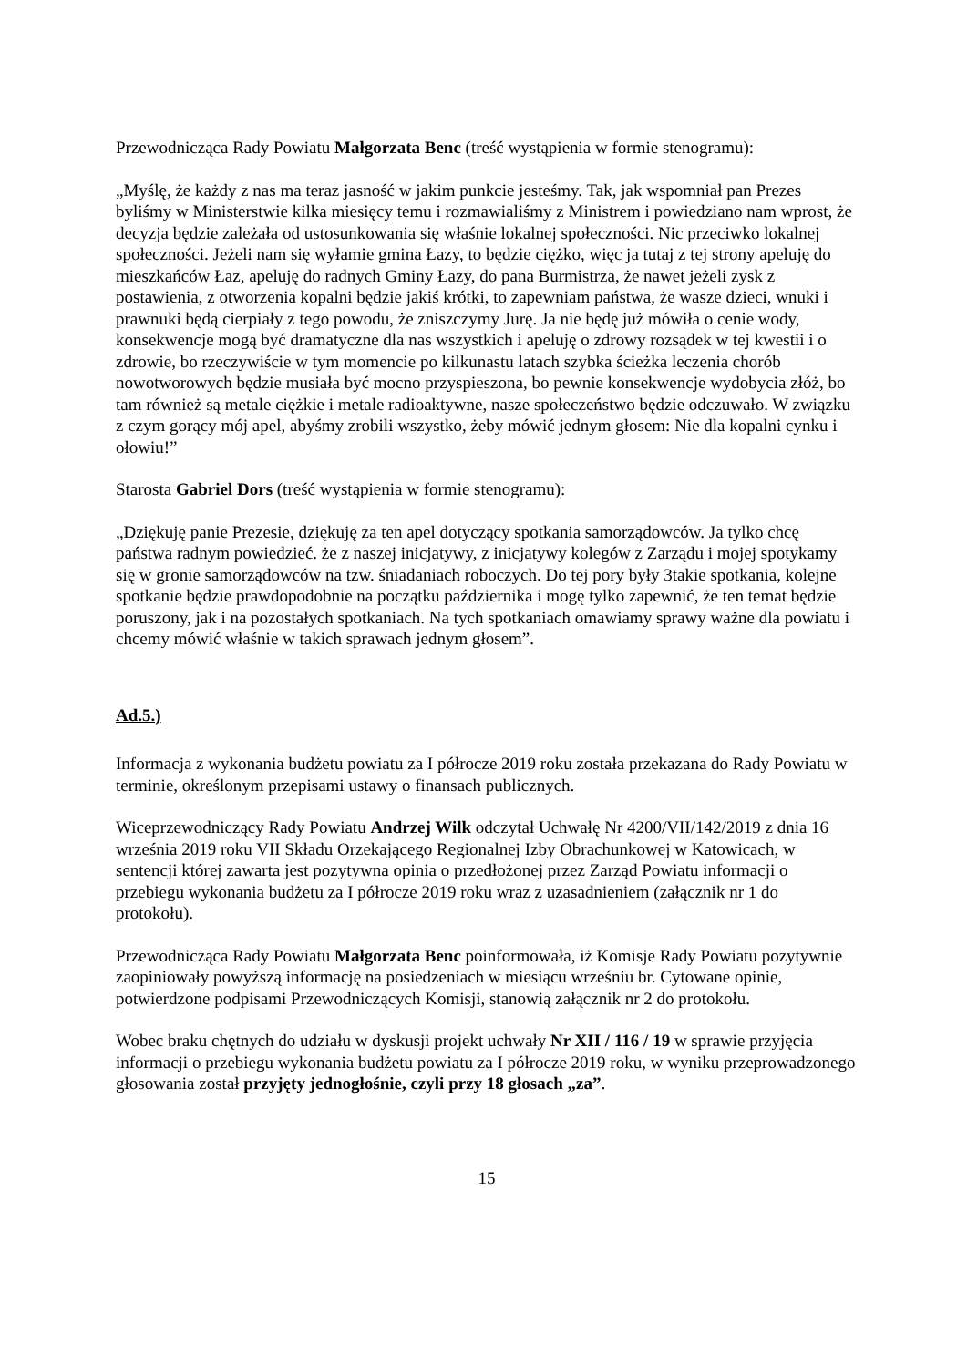Przewodnicząca Rady Powiatu Małgorzata Benc (treść wystąpienia w formie stenogramu):
„Myślę, że każdy z nas ma teraz jasność w jakim punkcie jesteśmy. Tak, jak wspomniał pan Prezes byliśmy w Ministerstwie kilka miesięcy temu i rozmawialiśmy z Ministrem i powiedziano nam wprost, że decyzja będzie zależała od ustosunkowania się właśnie lokalnej społeczności. Nic przeciwko lokalnej społeczności. Jeżeli nam się wyłamie gmina Łazy, to będzie ciężko, więc ja tutaj z tej strony apeluję do mieszkańców Łaz, apeluję do radnych Gminy Łazy, do pana Burmistrza, że nawet jeżeli zysk z postawienia, z otworzenia kopalni będzie jakiś krótki, to zapewniam państwa, że wasze dzieci, wnuki i prawnuki będą cierpiały z tego powodu, że zniszczymy Jurę. Ja nie będę już mówiła o cenie wody, konsekwencje mogą być dramatyczne dla nas wszystkich i apeluję o zdrowy rozsądek w tej kwestii i o zdrowie, bo rzeczywiście w tym momencie po kilkunastu latach szybka ścieżka leczenia chorób nowotworowych będzie musiała być mocno przyspieszona, bo pewnie konsekwencje wydobycia złóż, bo tam również są metale ciężkie i metale radioaktywne, nasze społeczeństwo będzie odczuwało. W związku z czym gorący mój apel, abyśmy zrobili wszystko, żeby mówić jednym głosem: Nie dla kopalni cynku i ołowiu!”
Starosta Gabriel Dors (treść wystąpienia w formie stenogramu):
„Dziękuję panie Prezesie, dziękuję za ten apel dotyczący spotkania samorządowców. Ja tylko chcę państwa radnym powiedzieć. że z naszej inicjatywy, z inicjatywy kolegów z Zarządu i mojej spotykamy się w gronie samorządowców na tzw. śniadaniach roboczych. Do tej pory były 3takie spotkania, kolejne spotkanie będzie prawdopodobnie na początku października i mogę tylko zapewnić, że ten temat będzie poruszony, jak i na pozostałych spotkaniach. Na tych spotkaniach omawiamy sprawy ważne dla powiatu i chcemy mówić właśnie w takich sprawach jednym głosem”.
Ad.5.)
Informacja z wykonania budżetu powiatu za I półrocze 2019 roku została przekazana do Rady Powiatu w terminie, określonym przepisami ustawy o finansach publicznych.
Wiceprzewodniczący Rady Powiatu Andrzej Wilk odczytał Uchwałę Nr 4200/VII/142/2019 z dnia 16 września 2019 roku VII Składu Orzekającego Regionalnej Izby Obrachunkowej w Katowicach, w sentencji której zawarta jest pozytywna opinia o przedłożonej przez Zarząd Powiatu informacji o przebiegu wykonania budżetu za I półrocze 2019 roku wraz z uzasadnieniem (załącznik nr 1 do protokołu).
Przewodnicząca Rady Powiatu Małgorzata Benc poinformowała, iż Komisje Rady Powiatu pozytywnie zaopiniowały powyższą informację na posiedzeniach w miesiącu wrześniu br. Cytowane opinie, potwierdzone podpisami Przewodniczących Komisji, stanowią załącznik nr 2 do protokołu.
Wobec braku chętnych do udziału w dyskusji projekt uchwały Nr XII / 116 / 19 w sprawie przyjęcia informacji o przebiegu wykonania budżetu powiatu za I półrocze 2019 roku, w wyniku przeprowadzonego głosowania został przyjęty jednogłośnie, czyli przy 18 głosach „za”.
15